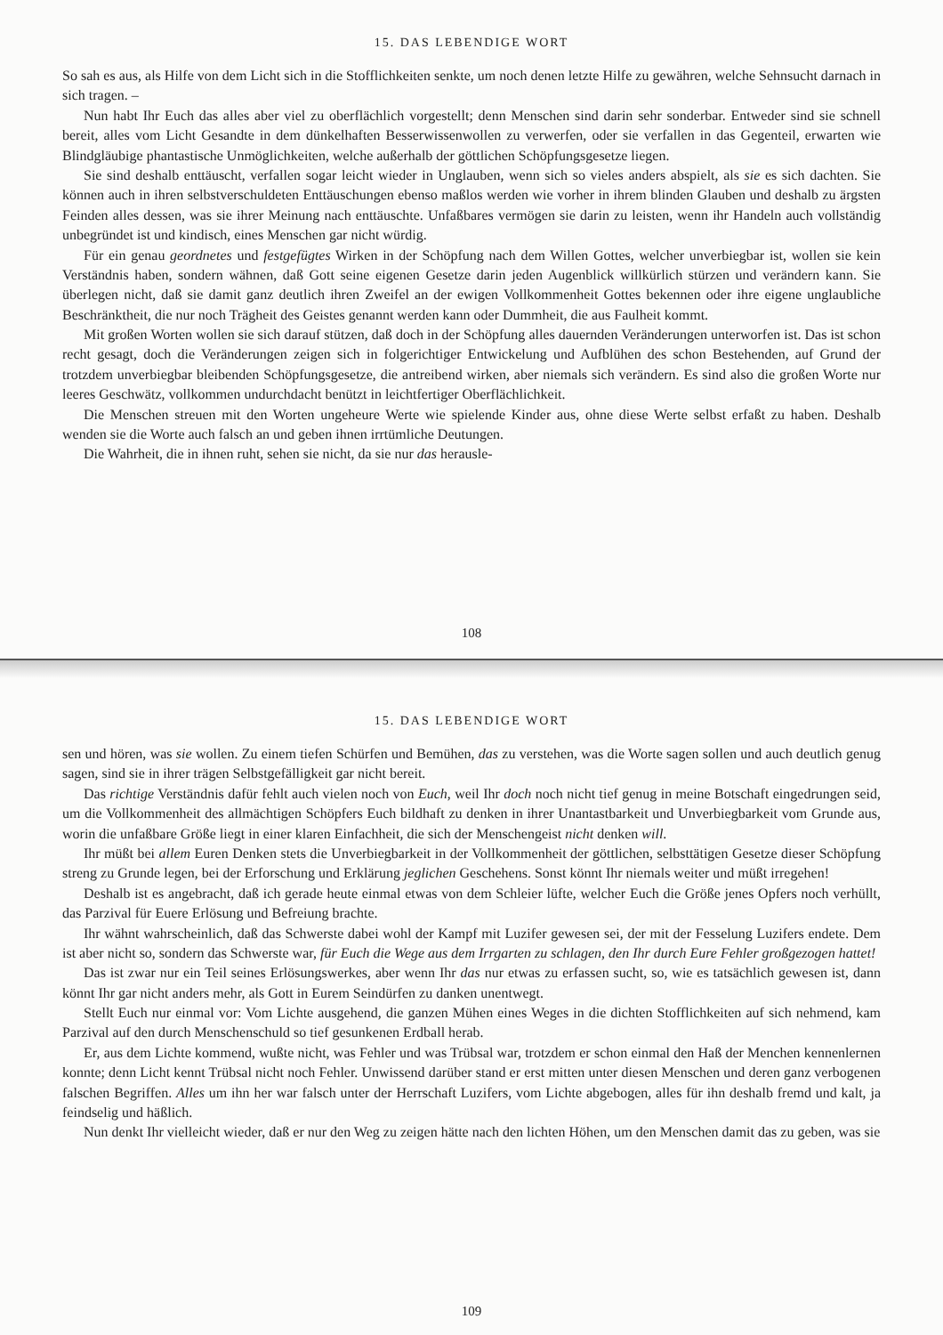15. DAS LEBENDIGE WORT
So sah es aus, als Hilfe von dem Licht sich in die Stofflichkeiten senkte, um noch denen letzte Hilfe zu gewähren, welche Sehnsucht darnach in sich tragen. –
Nun habt Ihr Euch das alles aber viel zu oberflächlich vorgestellt; denn Menschen sind darin sehr sonderbar. Entweder sind sie schnell bereit, alles vom Licht Gesandte in dem dünkelhaften Besserwissenwollen zu verwerfen, oder sie verfallen in das Gegenteil, erwarten wie Blindgläubige phantastische Unmöglichkeiten, welche außerhalb der göttlichen Schöpfungsgesetze liegen.
Sie sind deshalb enttäuscht, verfallen sogar leicht wieder in Unglauben, wenn sich so vieles anders abspielt, als sie es sich dachten. Sie können auch in ihren selbstverschuldeten Enttäuschungen ebenso maßlos werden wie vorher in ihrem blinden Glauben und deshalb zu ärgsten Feinden alles dessen, was sie ihrer Meinung nach enttäuschte. Unfaßbares vermögen sie darin zu leisten, wenn ihr Handeln auch vollständig unbegründet ist und kindisch, eines Menschen gar nicht würdig.
Für ein genau geordnetes und festgefügtes Wirken in der Schöpfung nach dem Willen Gottes, welcher unverbiegbar ist, wollen sie kein Verständnis haben, sondern wähnen, daß Gott seine eigenen Gesetze darin jeden Augenblick willkürlich stürzen und verändern kann. Sie überlegen nicht, daß sie damit ganz deutlich ihren Zweifel an der ewigen Vollkommenheit Gottes bekennen oder ihre eigene unglaubliche Beschränktheit, die nur noch Trägheit des Geistes genannt werden kann oder Dummheit, die aus Faulheit kommt.
Mit großen Worten wollen sie sich darauf stützen, daß doch in der Schöpfung alles dauernden Veränderungen unterworfen ist. Das ist schon recht gesagt, doch die Veränderungen zeigen sich in folgerichtiger Entwickelung und Aufblühen des schon Bestehenden, auf Grund der trotzdem unverbiegbar bleibenden Schöpfungsgesetze, die antreibend wirken, aber niemals sich verändern. Es sind also die großen Worte nur leeres Geschwätz, vollkommen undurchdacht benützt in leichtfertiger Oberflächlichkeit.
Die Menschen streuen mit den Worten ungeheure Werte wie spielende Kinder aus, ohne diese Werte selbst erfaßt zu haben. Deshalb wenden sie die Worte auch falsch an und geben ihnen irrtümliche Deutungen.
Die Wahrheit, die in ihnen ruht, sehen sie nicht, da sie nur das herausle-
108
15. DAS LEBENDIGE WORT
sen und hören, was sie wollen. Zu einem tiefen Schürfen und Bemühen, das zu verstehen, was die Worte sagen sollen und auch deutlich genug sagen, sind sie in ihrer trägen Selbstgefälligkeit gar nicht bereit.
Das richtige Verständnis dafür fehlt auch vielen noch von Euch, weil Ihr doch noch nicht tief genug in meine Botschaft eingedrungen seid, um die Vollkommenheit des allmächtigen Schöpfers Euch bildhaft zu denken in ihrer Unantastbarkeit und Unverbiegbarkeit vom Grunde aus, worin die unfaßbare Größe liegt in einer klaren Einfachheit, die sich der Menschengeist nicht denken will.
Ihr müßt bei allem Euren Denken stets die Unverbiegbarkeit in der Vollkommenheit der göttlichen, selbsttätigen Gesetze dieser Schöpfung streng zu Grunde legen, bei der Erforschung und Erklärung jeglichen Geschehens. Sonst könnt Ihr niemals weiter und müßt irregehen!
Deshalb ist es angebracht, daß ich gerade heute einmal etwas von dem Schleier lüfte, welcher Euch die Größe jenes Opfers noch verhüllt, das Parzival für Euere Erlösung und Befreiung brachte.
Ihr wähnt wahrscheinlich, daß das Schwerste dabei wohl der Kampf mit Luzifer gewesen sei, der mit der Fesselung Luzifers endete. Dem ist aber nicht so, sondern das Schwerste war, für Euch die Wege aus dem Irrgarten zu schlagen, den Ihr durch Eure Fehler großgezogen hattet!
Das ist zwar nur ein Teil seines Erlösungswerkes, aber wenn Ihr das nur etwas zu erfassen sucht, so, wie es tatsächlich gewesen ist, dann könnt Ihr gar nicht anders mehr, als Gott in Eurem Seindürfen zu danken unentwegt.
Stellt Euch nur einmal vor: Vom Lichte ausgehend, die ganzen Mühen eines Weges in die dichten Stofflichkeiten auf sich nehmend, kam Parzival auf den durch Menschenschuld so tief gesunkenen Erdball herab.
Er, aus dem Lichte kommend, wußte nicht, was Fehler und was Trübsal war, trotzdem er schon einmal den Haß der Menchen kennenlernen konnte; denn Licht kennt Trübsal nicht noch Fehler. Unwissend darüber stand er erst mitten unter diesen Menschen und deren ganz verbogenen falschen Begriffen. Alles um ihn her war falsch unter der Herrschaft Luzifers, vom Lichte abgebogen, alles für ihn deshalb fremd und kalt, ja feindselig und häßlich.
Nun denkt Ihr vielleicht wieder, daß er nur den Weg zu zeigen hätte nach den lichten Höhen, um den Menschen damit das zu geben, was sie
109